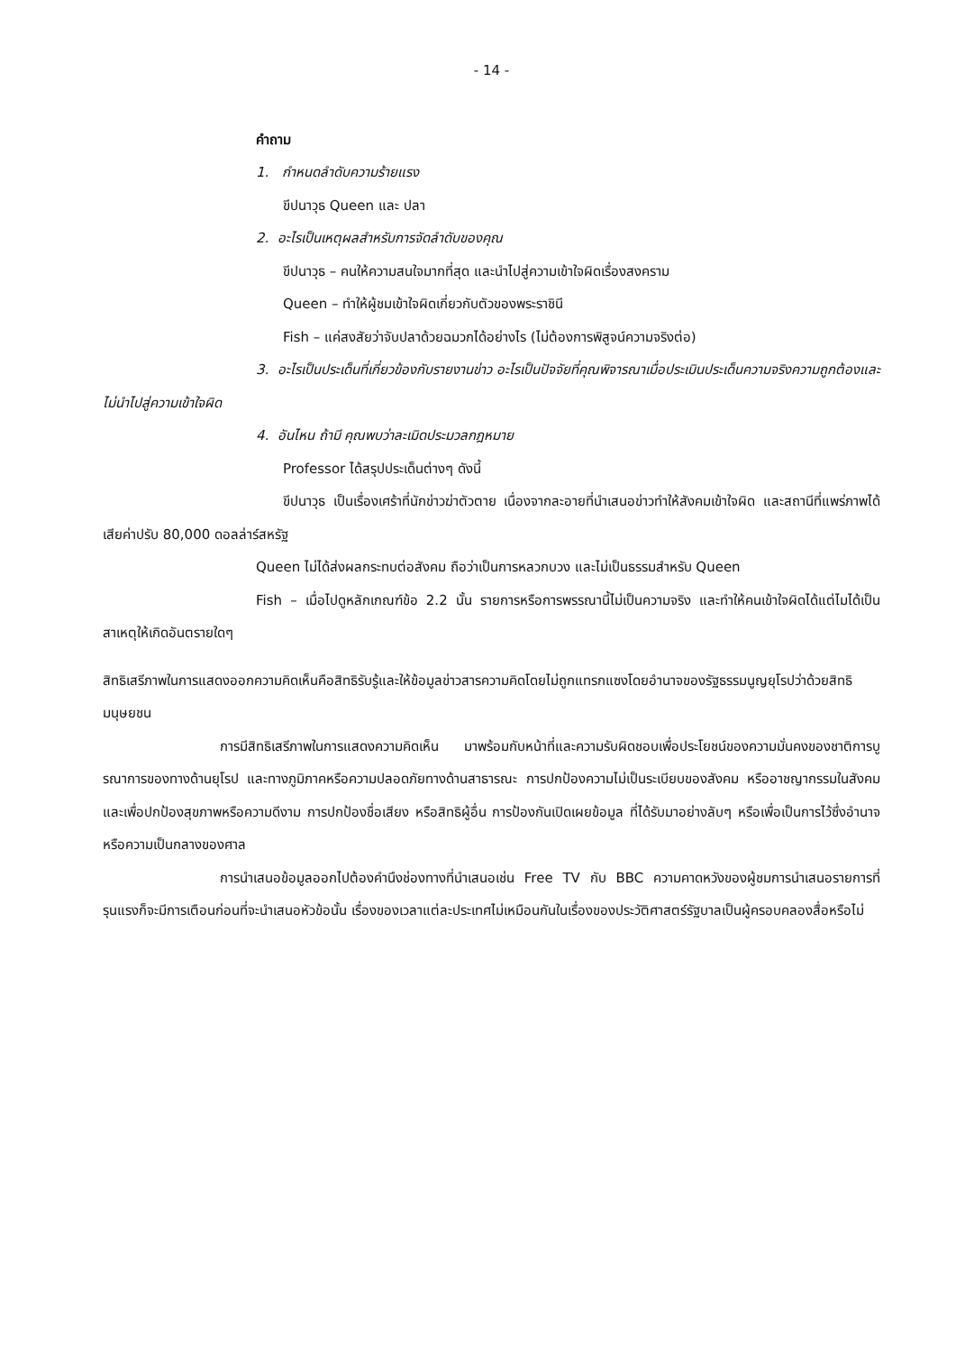- 14 -
คำถาม
1. กำหนดลำดับความร้ายแรง
ขีปนาวุธ Queen และ ปลา
2. อะไรเป็นเหตุผลสำหรับการจัดลำดับของคุณ
ขีปนาวุธ – คนให้ความสนใจมากที่สุด และนำไปสู่ความเข้าใจผิดเรื่องสงคราม
Queen – ทำให้ผู้ชมเข้าใจผิดเกี่ยวกับตัวของพระราชินี
Fish – แค่สงสัยว่าจับปลาด้วยฉมวกได้อย่างไร (ไม่ต้องการพิสูจน์ความจริงต่อ)
3. อะไรเป็นประเด็นที่เกี่ยวข้องกับรายงานข่าว อะไรเป็นปัจจัยที่คุณพิจารณาเมื่อประเมินประเด็นความจริงความถูกต้องและไม่นำไปสู่ความเข้าใจผิด
4. อันไหน ถ้ามี คุณพบว่าละเมิดประมวลกฎหมาย
Professor ได้สรุปประเด็นต่างๆ ดังนี้
ขีปนาวุธ เป็นเรื่องเศร้าที่นักข่าวฆ่าตัวตาย เนื่องจากละอายที่นำเสนอข่าวทำให้สังคมเข้าใจผิด และสถานีที่แพร่ภาพได้เสียค่าปรับ 80,000 ดอลล่าร์สหรัฐ
Queen ไม่ได้ส่งผลกระทบต่อสังคม ถือว่าเป็นการหลวกบวง และไม่เป็นธรรมสำหรับ Queen
Fish – เมื่อไปดูหลักเกณฑ์ข้อ 2.2 นั้น รายการหรือการพรรณานี้ไม่เป็นความจริง และทำให้คนเข้าใจผิดได้แต่ไมได้เป็นสาเหตุให้เกิดอันตรายใดๆ
สิทธิเสรีภาพในการแสดงออกความคิดเห็นคือสิทธิรับรู้และให้ข้อมูลข่าวสารความคิดโดยไม่ถูกแทรกแซงโดยอำนาจของรัฐธรรมนูญยุโรปว่าด้วยสิทธิมนุษยชน
การมีสิทธิเสรีภาพในการแสดงความคิดเห็น มาพร้อมกับหน้าที่และความรับผิดชอบเพื่อประโยชน์ของความมั่นคงของชาติการบูรณาการของทางด้านยุโรป และทางภูมิภาคหรือความปลอดภัยทางด้านสาธารณะ การปกป้องความไม่เป็นระเบียบของสังคม หรืออาชญากรรมในสังคมและเพื่อปกป้องสุขภาพหรือความดีงาม การปกป้องชื่อเสียง หรือสิทธิผู้อื่น การป้องกันเปิดเผยข้อมูล ที่ได้รับมาอย่างลับๆ หรือเพื่อเป็นการไว้ซึ่งอำนาจ หรือความเป็นกลางของศาล
การนำเสนอข้อมูลออกไปต้องคำนึงช่องทางที่นำเสนอเช่น Free TV กับ BBC ความคาดหวังของผู้ชมการนำเสนอรายการที่รุนแรงก็จะมีการเตือนก่อนที่จะนำเสนอหัวข้อนั้น เรื่องของเวลาแต่ละประเทศไม่เหมือนกันในเรื่องของประวัติศาสตร์รัฐบาลเป็นผู้ครอบคลองสื่อหรือไม่